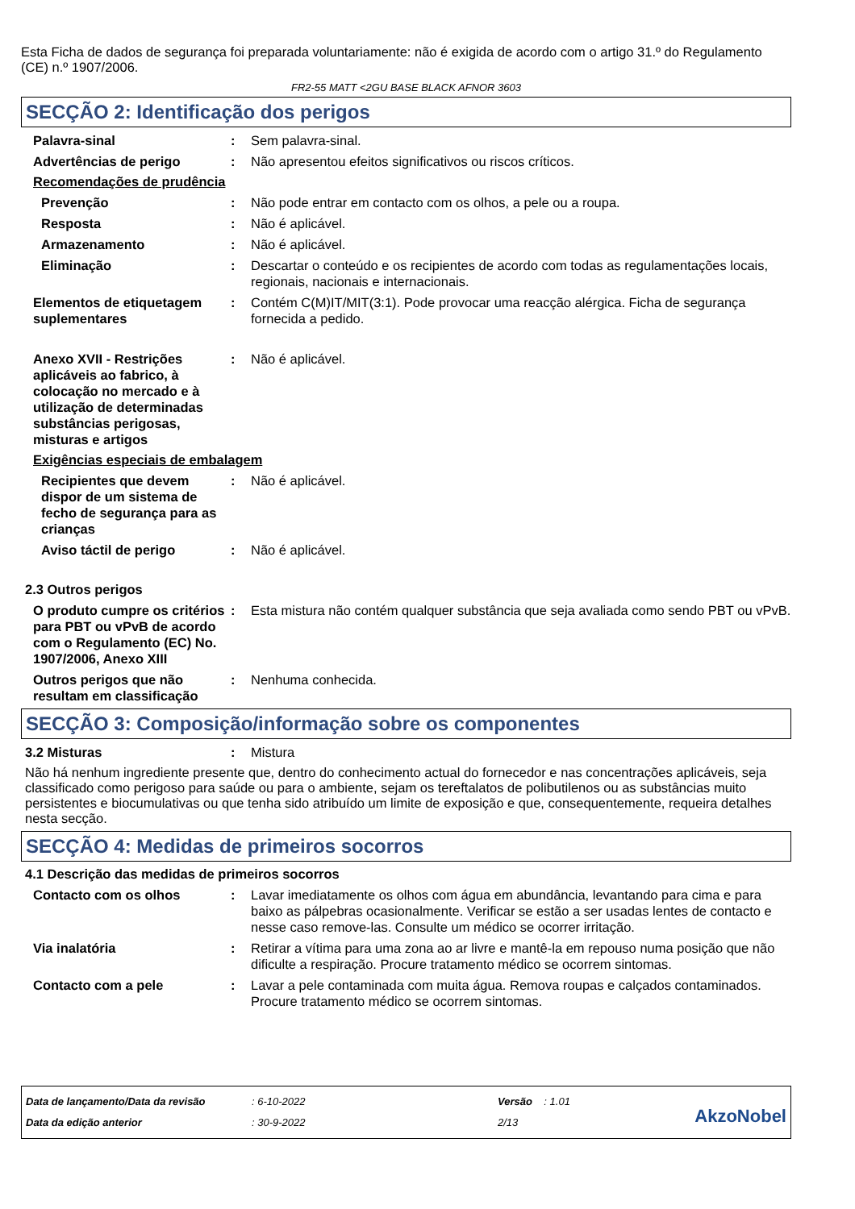Esta Ficha de dados de segurança foi preparada voluntariamente: não é exigida de acordo com o artigo 31.º do Regulamento (CE) n.º 1907/2006.
FR2-55 MATT <2GU BASE BLACK AFNOR 3603
SECÇÃO 2: Identificação dos perigos
Palavra-sinal : Sem palavra-sinal.
Advertências de perigo : Não apresentou efeitos significativos ou riscos críticos.
Recomendações de prudência
Prevenção : Não pode entrar em contacto com os olhos, a pele ou a roupa.
Resposta : Não é aplicável.
Armazenamento : Não é aplicável.
Eliminação : Descartar o conteúdo e os recipientes de acordo com todas as regulamentações locais, regionais, nacionais e internacionais.
Elementos de etiquetagem suplementares
: Contém C(M)IT/MIT(3:1). Pode provocar uma reacção alérgica. Ficha de segurança fornecida a pedido.
Anexo XVII - Restrições aplicáveis ao fabrico, à colocação no mercado e à utilização de determinadas substâncias perigosas, misturas e artigos
: Não é aplicável.
Exigências especiais de embalagem
Recipientes que devem dispor de um sistema de fecho de segurança para as crianças
: Não é aplicável.
Aviso táctil de perigo : Não é aplicável.
2.3 Outros perigos
O produto cumpre os critérios para PBT ou vPvB de acordo com o Regulamento (EC) No. 1907/2006, Anexo XIII
: Esta mistura não contém qualquer substância que seja avaliada como sendo PBT ou vPvB.
Outros perigos que não resultam em classificação
: Nenhuma conhecida.
SECÇÃO 3: Composição/informação sobre os componentes
3.2 Misturas : Mistura
Não há nenhum ingrediente presente que, dentro do conhecimento actual do fornecedor e nas concentrações aplicáveis, seja classificado como perigoso para saúde ou para o ambiente, sejam os tereftalatos de polibutilenos ou as substâncias muito persistentes e biocumulativas ou que tenha sido atribuído um limite de exposição e que, consequentemente, requeira detalhes nesta secção.
SECÇÃO 4: Medidas de primeiros socorros
4.1 Descrição das medidas de primeiros socorros
Contacto com os olhos : Lavar imediatamente os olhos com água em abundância, levantando para cima e para baixo as pálpebras ocasionalmente. Verificar se estão a ser usadas lentes de contacto e nesse caso remove-las. Consulte um médico se ocorrer irritação.
Via inalatória : Retirar a vítima para uma zona ao ar livre e mantê-la em repouso numa posição que não dificulte a respiração. Procure tratamento médico se ocorrem sintomas.
Contacto com a pele : Lavar a pele contaminada com muita água. Remova roupas e calçados contaminados. Procure tratamento médico se ocorrem sintomas.
Data de lançamento/Data da revisão
Data da edição anterior
: 6-10-2022
: 30-9-2022
Versão : 1.01
2/13
AkzoNobel